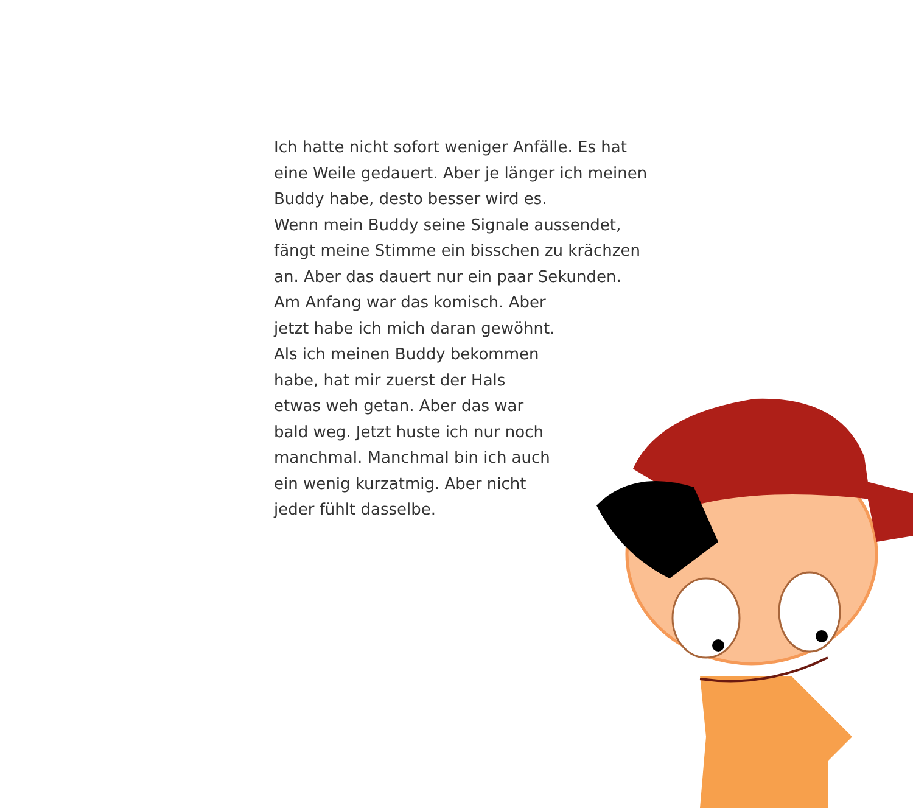Ich hatte nicht sofort weniger Anfälle. Es hat
eine Weile gedauert. Aber je länger ich meinen
Buddy habe, desto besser wird es.
Wenn mein Buddy seine Signale aussendet,
fängt meine Stimme ein bisschen zu krächzen
an. Aber das dauert nur ein paar Sekunden.
Am Anfang war das komisch. Aber
jetzt habe ich mich daran gewöhnt.
Als ich meinen Buddy bekommen
habe, hat mir zuerst der Hals
etwas weh getan. Aber das war
bald weg. Jetzt huste ich nur noch
manchmal. Manchmal bin ich auch
ein wenig kurzatmig. Aber nicht
jeder fühlt dasselbe.